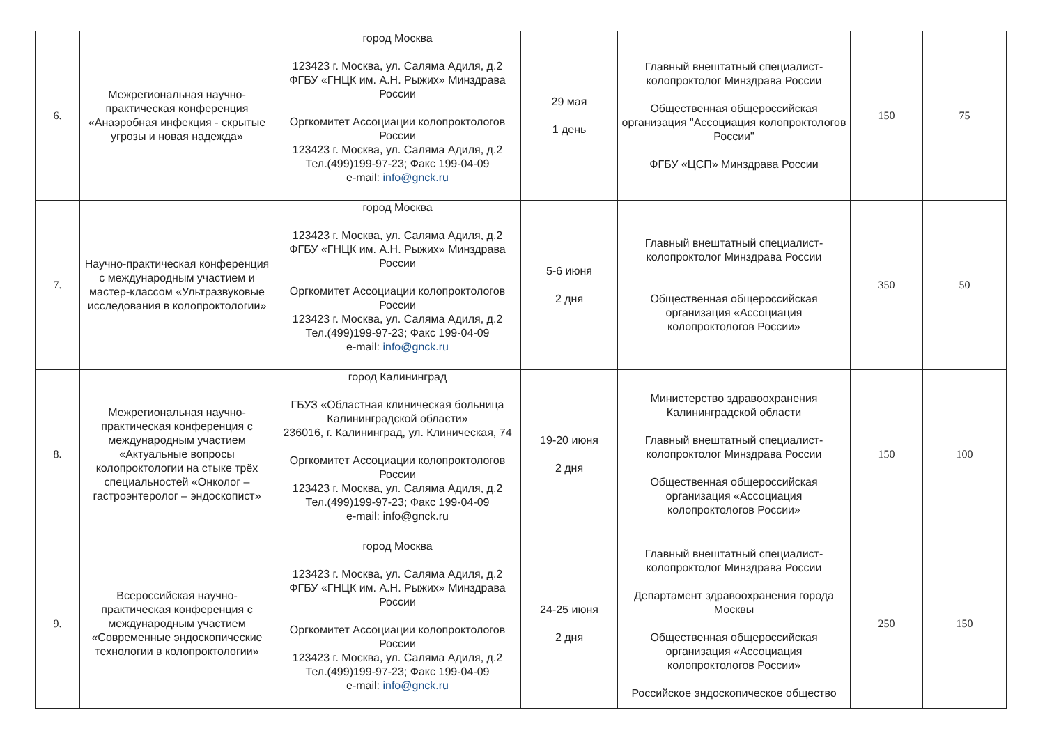| 6. | Межрегиональная научно-практическая конференция «Анаэробная инфекция - скрытые угрозы и новая надежда» | город Москва 123423 г. Москва, ул. Салямa Адиля, д.2 ФГБУ «ГНЦК им. А.Н. Рыжих» Минздрава России Оргкомитет Ассоциации колопроктологов России 123423 г. Москва, ул. Салямa Адиля, д.2 Тел.(499)199-97-23; Факс 199-04-09 e-mail: info@gnck.ru | 29 мая 1 день | Главный внештатный специалист-колопроктолог Минздрава России Общественная общероссийская организация "Ассоциация колопроктологов России" ФГБУ «ЦСП» Минздрава России | 150 | 75 |
| 7. | Научно-практическая конференция с международным участием и мастер-классом «Ультразвуковые исследования в колопроктологии» | город Москва 123423 г. Москва, ул. Салямa Адиля, д.2 ФГБУ «ГНЦК им. А.Н. Рыжих» Минздрава России Оргкомитет Ассоциации колопроктологов России 123423 г. Москва, ул. Салямa Адиля, д.2 Тел.(499)199-97-23; Факс 199-04-09 e-mail: info@gnck.ru | 5-6 июня 2 дня | Главный внештатный специалист-колопроктолог Минздрава России Общественная общероссийская организация «Ассоциация колопроктологов России» | 350 | 50 |
| 8. | Межрегиональная научно-практическая конференция с международным участием «Актуальные вопросы колопроктологии на стыке трёх специальностей «Онколог – гастроэнтеролог – эндоскопист» | город Калининград ГБУЗ «Областная клиническая больница Калининградской области» 236016, г. Калининград, ул. Клиническая, 74 Оргкомитет Ассоциации колопроктологов России 123423 г. Москва, ул. Салямa Адиля, д.2 Тел.(499)199-97-23; Факс 199-04-09 e-mail: info@gnck.ru | 19-20 июня 2 дня | Министерство здравоохранения Калининградской области Главный внештатный специалист-колопроктолог Минздрава России Общественная общероссийская организация «Ассоциация колопроктологов России» | 150 | 100 |
| 9. | Всероссийская научно-практическая конференция с международным участием «Современные эндоскопические технологии в колопроктологии» | город Москва 123423 г. Москва, ул. Салямa Адиля, д.2 ФГБУ «ГНЦК им. А.Н. Рыжих» Минздрава России Оргкомитет Ассоциации колопроктологов России 123423 г. Москва, ул. Салямa Адиля, д.2 Тел.(499)199-97-23; Факс 199-04-09 e-mail: info@gnck.ru | 24-25 июня 2 дня | Главный внештатный специалист-колопроктолог Минздрава России Департамент здравоохранения города Москвы Общественная общероссийская организация «Ассоциация колопроктологов России» Российское эндоскопическое общество | 250 | 150 |